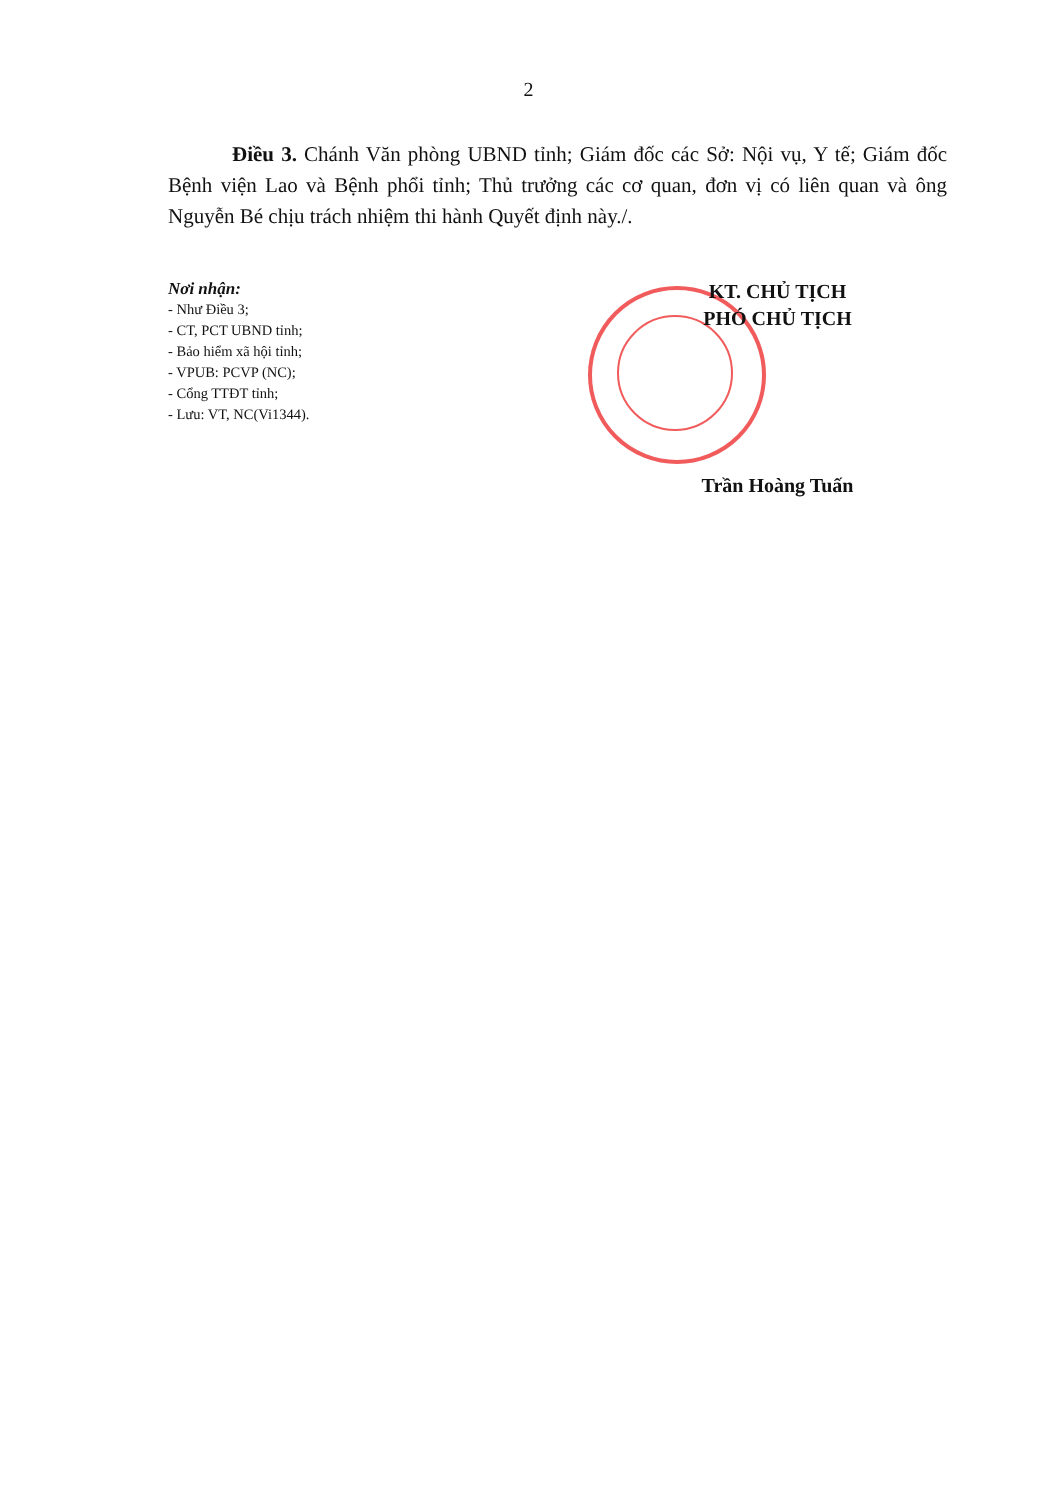2
Điều 3. Chánh Văn phòng UBND tỉnh; Giám đốc các Sở: Nội vụ, Y tế; Giám đốc Bệnh viện Lao và Bệnh phổi tỉnh; Thủ trưởng các cơ quan, đơn vị có liên quan và ông Nguyễn Bé chịu trách nhiệm thi hành Quyết định này./.
Nơi nhận:
- Như Điều 3;
- CT, PCT UBND tỉnh;
- Bảo hiểm xã hội tỉnh;
- VPUB: PCVP (NC);
- Cổng TTĐT tỉnh;
- Lưu: VT, NC(Vi1344).
KT. CHỦ TỊCH
PHÓ CHỦ TỊCH
Trần Hoàng Tuấn